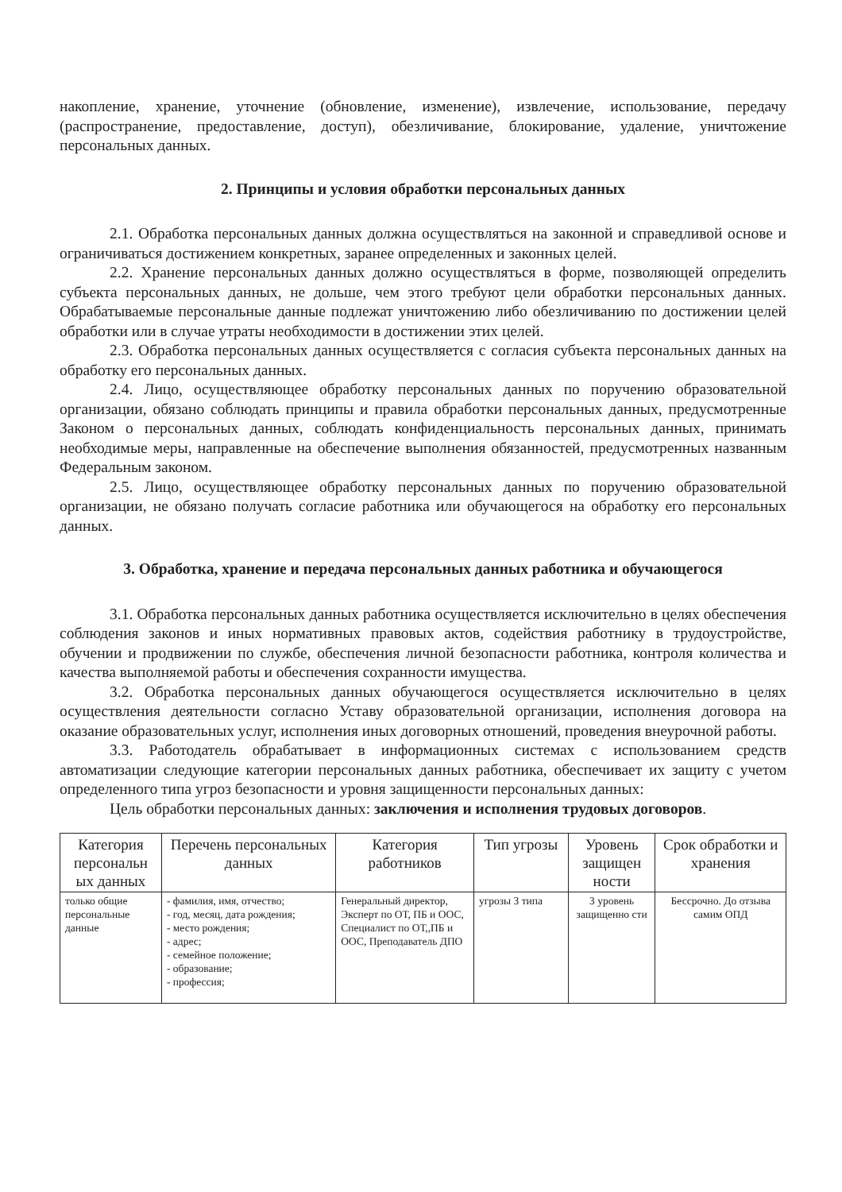накопление, хранение, уточнение (обновление, изменение), извлечение, использование, передачу (распространение, предоставление, доступ), обезличивание, блокирование, удаление, уничтожение персональных данных.
2. Принципы и условия обработки персональных данных
2.1. Обработка персональных данных должна осуществляться на законной и справедливой основе и ограничиваться достижением конкретных, заранее определенных и законных целей.
2.2. Хранение персональных данных должно осуществляться в форме, позволяющей определить субъекта персональных данных, не дольше, чем этого требуют цели обработки персональных данных. Обрабатываемые персональные данные подлежат уничтожению либо обезличиванию по достижении целей обработки или в случае утраты необходимости в достижении этих целей.
2.3. Обработка персональных данных осуществляется с согласия субъекта персональных данных на обработку его персональных данных.
2.4. Лицо, осуществляющее обработку персональных данных по поручению образовательной организации, обязано соблюдать принципы и правила обработки персональных данных, предусмотренные Законом о персональных данных, соблюдать конфиденциальность персональных данных, принимать необходимые меры, направленные на обеспечение выполнения обязанностей, предусмотренных названным Федеральным законом.
2.5. Лицо, осуществляющее обработку персональных данных по поручению образовательной организации, не обязано получать согласие работника или обучающегося на обработку его персональных данных.
3. Обработка, хранение и передача персональных данных работника и обучающегося
3.1. Обработка персональных данных работника осуществляется исключительно в целях обеспечения соблюдения законов и иных нормативных правовых актов, содействия работнику в трудоустройстве, обучении и продвижении по службе, обеспечения личной безопасности работника, контроля количества и качества выполняемой работы и обеспечения сохранности имущества.
3.2. Обработка персональных данных обучающегося осуществляется исключительно в целях осуществления деятельности согласно Уставу образовательной организации, исполнения договора на оказание образовательных услуг, исполнения иных договорных отношений, проведения внеурочной работы.
3.3. Работодатель обрабатывает в информационных системах с использованием средств автоматизации следующие категории персональных данных работника, обеспечивает их защиту с учетом определенного типа угроз безопасности и уровня защищенности персональных данных:
Цель обработки персональных данных: заключения и исполнения трудовых договоров.
| Категория персональн ых данных | Перечень персональных данных | Категория работников | Тип угрозы | Уровень защищен ности | Срок обработки и хранения |
| --- | --- | --- | --- | --- | --- |
| только общие персональные данные | - фамилия, имя, отчество; - год, месяц, дата рождения; - место рождения; - адрес; - семейное положение; - образование; - профессия; | Генеральный директор, Эксперт по ОТ, ПБ и ООС, Специалист по ОТ,,ПБ и ООС, Преподаватель ДПО | угрозы 3 типа | 3 уровень защищенно сти | Бессрочно. До отзыва самим ОПД |